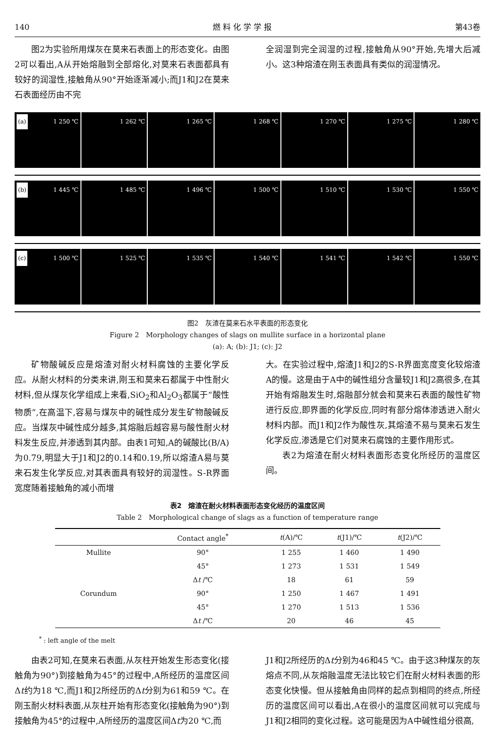140 燃 料 化 学 学 报 第43卷
图2为实验所用煤灰在莫来石表面上的形态变化。由图2可以看出,A从开始熔融到全部熔化,对莫来石表面都具有较好的润湿性,接触角从90°开始逐渐减小;而J1和J2在莫来石表面经历由不完
全润湿到完全润湿的过程,接触角从90°开始,先增大后减小。这3种熔渣在刚玉表面具有类似的润湿情况。
(a) 1 250 ℃
1 262 ℃
1 265 ℃
1 268 ℃
1 270 ℃
1 275 ℃
1 280 ℃
(b) 1 445 ℃
1 485 ℃
1 496 ℃
1 500 ℃
1 510 ℃
1 530 ℃
1 550 ℃
(c) 1 500 ℃
1 525 ℃
1 535 ℃
1 540 ℃
1 541 ℃
1 542 ℃
1 550 ℃
图2　灰渣在莫来石水平表面的形态变化
Figure 2　Morphology changes of slags on mullite surface in a horizontal plane
(a): A; (b): J1; (c): J2
矿物酸碱反应是熔渣对耐火材料腐蚀的主要化学反应。从耐火材料的分类来讲,刚玉和莫来石都属于中性耐火材料,但从煤灰化学组成上来看,SiO<sub>2</sub>和Al<sub>2</sub>O<sub>3</sub>都属于“酸性物质”,在高温下,容易与煤灰中的碱性成分发生矿物酸碱反应。当煤灰中碱性成分越多,其熔融后越容易与酸性耐火材料发生反应,并渗透到其内部。由表1可知,A的碱酸比(B/A)为0.79,明显大于J1和J2的0.14和0.19,所以熔渣A易与莫来石发生化学反应,对其表面具有较好的润湿性。S-R界面宽度随着接触角的减小而增
大。在实验过程中,熔渣J1和J2的S-R界面宽度变化较熔渣A的慢。这是由于A中的碱性组分含量较J1和J2高很多,在其开始有熔融发生时,熔融部分就会和莫来石表面的酸性矿物进行反应,即界面的化学反应,同时有部分熔体渗透进入耐火材料内部。而J1和J2作为酸性灰,其熔渣不易与莫来石发生化学反应,渗透是它们对莫来石腐蚀的主要作用形式。
表2为熔渣在耐火材料表面形态变化所经历的温度区间。
表2　熔渣在耐火材料表面形态变化经历的温度区间
Table 2　Morphological change of slags as a function of temperature range
| | Contact angle<sup>*</sup> | t (A)/℃ | t (J1)/℃ | t (J2)/℃ |
| --- | --- | --- | --- | --- |
| Mullite | 90° | 1 255 | 1 460 | 1 490 |
| | 45° | 1 273 | 1 531 | 1 549 |
| | Δ t /℃ | 18 | 61 | 59 |
| Corundum | 90° | 1 250 | 1 467 | 1 491 |
| | 45° | 1 270 | 1 513 | 1 536 |
| | Δ t /℃ | 20 | 46 | 45 |
<sup>*</sup> : left angle of the melt
由表2可知,在莫来石表面,从灰柱开始发生形态变化(接触角为90°)到接触角为45°的过程中,A所经历的温度区间Δt约为18 ℃,而J1和J2所经历的Δt分别为61和59 ℃。在刚玉耐火材料表面,从灰柱开始有形态变化(接触角为90°)到接触角为45°的过程中,A所经历的温度区间Δt为20 ℃,而
J1和J2所经历的Δt分别为46和45 ℃。由于这3种煤灰的灰熔点不同,从灰熔融温度无法比较它们在耐火材料表面的形态变化快慢。但从接触角由同样的起点到相同的终点,所经历的温度区间可以看出,A在很小的温度区间就可以完成与J1和J2相同的变化过程。这可能是因为A中碱性组分很高,